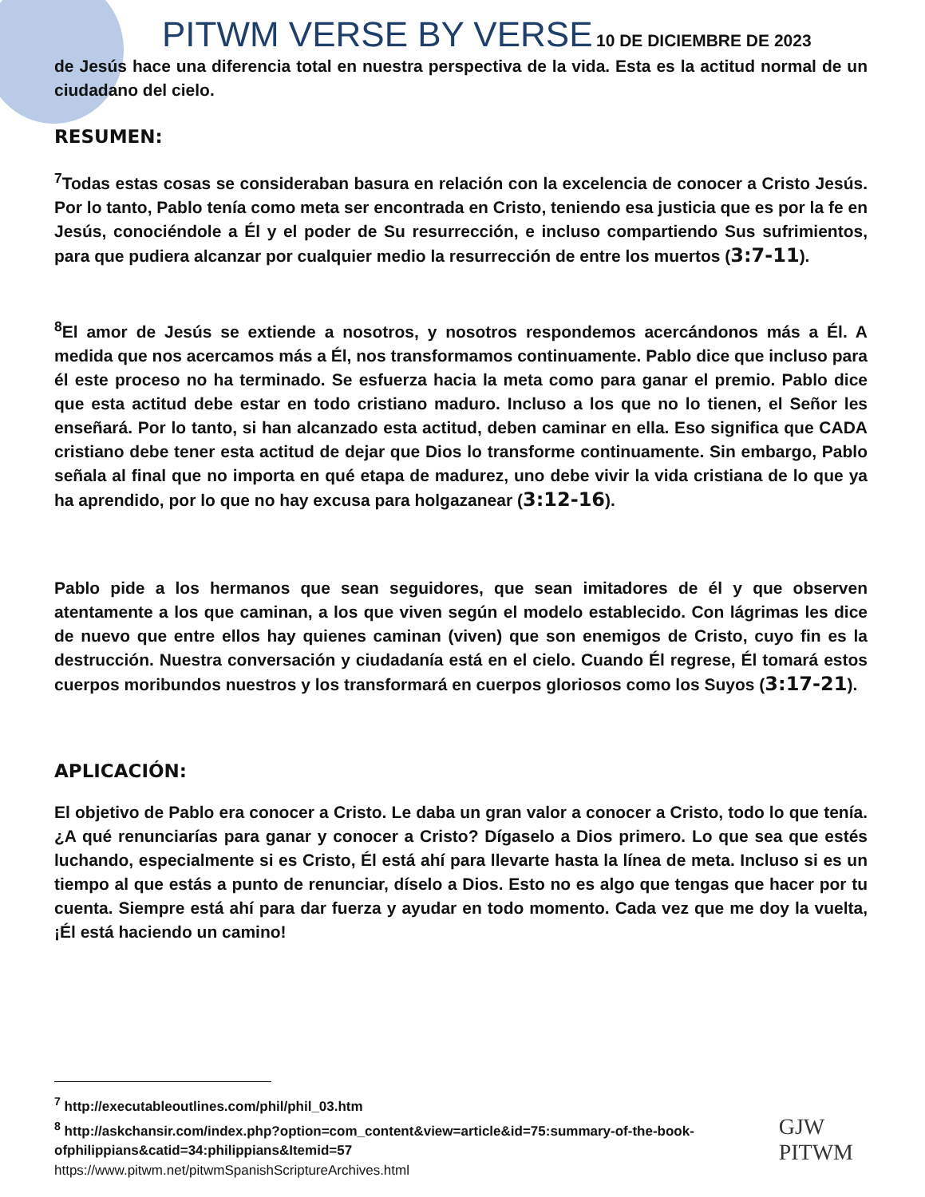PITWM VERSE BY VERSE 10 DE DICIEMBRE DE 2023
de Jesús hace una diferencia total en nuestra perspectiva de la vida. Esta es la actitud normal de un ciudadano del cielo.
RESUMEN:
<sup>7</sup> Todas estas cosas se consideraban basura en relación con la excelencia de conocer a Cristo Jesús. Por lo tanto, Pablo tenía como meta ser encontrada en Cristo, teniendo esa justicia que es por la fe en Jesús, conociéndole a Él y el poder de Su resurrección, e incluso compartiendo Sus sufrimientos, para que pudiera alcanzar por cualquier medio la resurrección de entre los muertos (3:7-11).
<sup>8</sup> El amor de Jesús se extiende a nosotros, y nosotros respondemos acercándonos más a Él. A medida que nos acercamos más a Él, nos transformamos continuamente. Pablo dice que incluso para él este proceso no ha terminado. Se esfuerza hacia la meta como para ganar el premio. Pablo dice que esta actitud debe estar en todo cristiano maduro. Incluso a los que no lo tienen, el Señor les enseñará. Por lo tanto, si han alcanzado esta actitud, deben caminar en ella. Eso significa que CADA cristiano debe tener esta actitud de dejar que Dios lo transforme continuamente. Sin embargo, Pablo señala al final que no importa en qué etapa de madurez, uno debe vivir la vida cristiana de lo que ya ha aprendido, por lo que no hay excusa para holgazanear (3:12-16).
Pablo pide a los hermanos que sean seguidores, que sean imitadores de él y que observen atentamente a los que caminan, a los que viven según el modelo establecido. Con lágrimas les dice de nuevo que entre ellos hay quienes caminan (viven) que son enemigos de Cristo, cuyo fin es la destrucción. Nuestra conversación y ciudadanía está en el cielo. Cuando Él regrese, Él tomará estos cuerpos moribundos nuestros y los transformará en cuerpos gloriosos como los Suyos (3:17-21).
APLICACIÓN:
El objetivo de Pablo era conocer a Cristo. Le daba un gran valor a conocer a Cristo, todo lo que tenía. ¿A qué renunciarías para ganar y conocer a Cristo? Dígaselo a Dios primero. Lo que sea que estés luchando, especialmente si es Cristo, Él está ahí para llevarte hasta la línea de meta. Incluso si es un tiempo al que estás a punto de renunciar, díselo a Dios. Esto no es algo que tengas que hacer por tu cuenta. Siempre está ahí para dar fuerza y ayudar en todo momento. Cada vez que me doy la vuelta, ¡Él está haciendo un camino!
<sup>7</sup> http://executableoutlines.com/phil/phil_03.htm
<sup>8</sup> http://askchansir.com/index.php?option=com_content&view=article&id=75:summary-of-the-book-ofphilippians&catid=34:philippians&Itemid=57
https://www.pitwm.net/pitwmSpanishScriptureArchives.html
GJW
PITWM